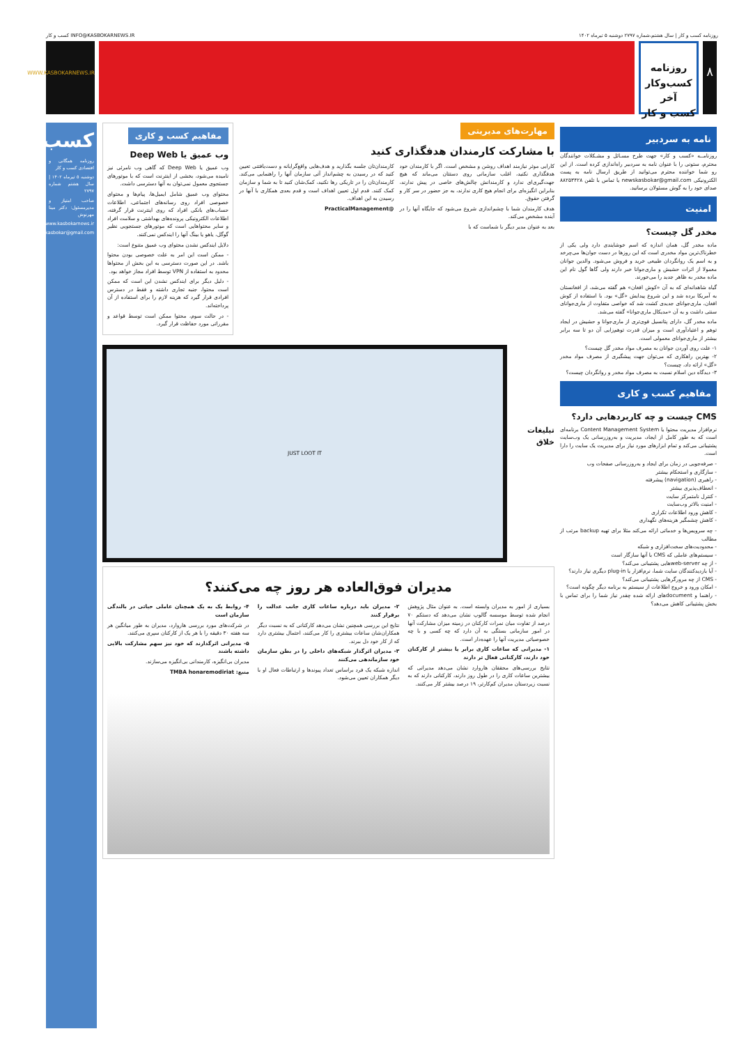روزنامه کسب و کار | سال هشتم،شماره ۲۷۹۷ دوشنبه ۵ تیرماه ۱۴۰۲ INFO@KASBOKARNEWS.IR کسب و کار
۸
روزنامه کسب‌وکار
آخر
کسب و کار
WWW.KASBOKARNEWS.IR
نامه به سردبیر
روزنامــه «کسب و کار» جهت طرح مسـائل و مشـکلات خوانندگان محترم، ستونی را با عنوان نامه به سردبیر راه‌اندازی کرده است. از این رو شما خواننده محترم می‌توانید از طریق ارسال نامه به پست الکترونیکی newskasbokar@gmail.com یا تماس با تلفن ۸۸۲۵۳۴۲۸ صدای خود را به گوش مسئولان برسانید.
امنیت
مخدر گل چیست؟
ماده مخدر گل، همان اندازه که اسم خوشایندی دارد ولی یکی از خطرناک‌ترین مواد مخدری است که این روزها در دست جوان‌ها می‌چرخد و به اسم یک روانگردان طبیعی خرید و فروش می‌شود. والدین جوانان معمولا از اثرات حشیش و ماری‌جوانا خبر دارند ولی گاها گول نام این ماده مخدر به ظاهر جدید را می‌خورند.
گیاه شاهدانه‌ای که به آن «کوش افغان» هم گفته می‌شد، از افغانستان به آمریکا برده شد و این شروع پیدایش «گل» بود. با استفاده از کوش افغان، ماری‌جوانای جدیدی کشت شد که خواصی متفاوت از ماری‌جوانای سنتی داشت و به آن «مدیکال ماری‌جوانا» گفته می‌شد.
ماده مخدر گل، دارای پتانسیل قوی‌تری از ماری‌جوانا و حشیش در ایجاد توهم و اعتیادآوری است و میزان قدرت توهم‌زایی آن دو تا سه برابر بیشتر از ماری‌جوانای معمولی است.
۱- علت روی آوردن جوانان به مصرف مواد مخدر گل چیست؟
۲- بهترین راهکاری که می‌توان جهت پیشگیری از مصرف مواد مخدر «گل» ارائه داد، چیست؟
۳- دیدگاه دین اسلام نسبت به مصرف مواد مخدر و روانگردان چیست؟
مفاهیم کسب و کاری
CMS چیست و چه کاربردهایی دارد؟
نرم‌افزار مدیریت محتوا یا Content Management System برنامه‌ای است که به طور کامل از ایجاد، مدیریت و به‌روزرسانی یک وب‌سایت پشتیبانی می‌کند و تمام ابزارهای مورد نیاز برای مدیریت یک سایت را دارا است.
- صرفه‌جویی در زمان برای ایجاد و به‌روزرسانی صفحات وب
- سازگاری و استحکام بیشتر
- راهبری (navigation) پیشرفته
- انعطاف‌پذیری بیشتر
- کنترل نامتمرکز سایت
- امنیت بالاتر وب‌سایت
- کاهش ورود اطلاعات تکراری
- کاهش چشمگیر هزینه‌های نگهداری
- چه سرویس‌ها و خدماتی ارائه می‌کند مثلا برای تهیه backup مرتب از مطالب
- محدودیت‌های سخت‌افزاری و شبکه
- سیستم‌های عاملی که CMS با آنها سازگار است
- از چه web-serverهایی پشتیبانی می‌کند؟
- آیا بازدیدکنندگان سایت شما، نرم‌افزار یا plug-in دیگری نیاز دارند؟
- CMS از چه مرورگرهایی پشتیبانی می‌کند؟
- امکان ورود و خروج اطلاعات از سیستم به برنامه دیگر چگونه است؟
- راهنما و documentهای ارائه شده چقدر نیاز شما را برای تماس با بخش پشتیبانی کاهش می‌دهد؟
مهارت‌های مدیریتی
با مشارکت کارمندان هدفگذاری کنید
کارایی موثر نیازمند اهداف روشن و مشخص است. اگر با کارمندان خود هدفگذاری نکنید، اغلب سازمانی روی دستتان می‌ماند که هیچ جهت‌گیری‌ای ندارد و کارمندانش چالش‌های خاصی در پیش ندارند، بنابراین انگیزه‌ای برای انجام هیچ کاری ندارند، به جز حضور در سر کار و گرفتن حقوق.
هدف کارمندان شما با چشم‌اندازی شروع می‌شود که جایگاه آنها را در آینده مشخص می‌کند.
بعد به عنوان مدیر دیگر با شماست که با
کارمندان‌تان جلسه بگذارید و هدف‌هایی واقع‌گرایانه و دست‌یافتنی تعیین کنید که در رسیدن به چشم‌انداز آتی سازمان آنها را راهنمایی می‌کند. کارمندان‌تان را در تاریکی رها نکنید، کمک‌شان کنید تا به شما و سازمان کمک کنند. قدم اول تعیین اهداف است و قدم بعدی همکاری با آنها در رسیدن به این اهداف.
@PracticalManagement
مفاهیم کسب و کاری
وب عمیق یا Deep Web
وب عمیق یا Deep Web که گاهی وب نامرئی نیز نامیده می‌شود، بخشی از اینترنت است که با موتورهای جستجوی معمول نمی‌توان به آنها دسترسی داشت.
محتوای وب عمیق شامل ایمیل‌ها، پیام‌ها و محتوای خصوصی افراد روی رسانه‌های اجتماعی، اطلاعات حساب‌های بانکی افراد که روی اینترنت قرار گرفته، اطلاعات الکترونیکی پرونده‌های بهداشتی و سلامت افراد و سایر محتواهایی است که موتورهای جستجویی نظیر گوگل، یاهو یا بینگ آنها را ایندکس نمی‌کنند.
دلایل ایندکس نشدن محتوای وب عمیق متنوع است:
- ممکن است این امر به علت خصوصی بودن محتوا باشد. در این صورت دسترسی به این بخش از محتواها محدود به استفاده از VPN توسط افراد مجاز خواهد بود.
- دلیل دیگر برای ایندکس نشدن این است که ممکن است محتوا، جنبه تجاری داشته و فقط در دسترس افرادی قرار گیرد که هزینه لازم را برای استفاده از آن پرداخته‌اند.
- در حالت سوم، محتوا ممکن است توسط قواعد و مقرراتی مورد حفاظت قرار گیرد.
تبلیغات خلاق
JUST LOOT IT
مدیران فوق‌العاده هر روز چه می‌کنند؟
بسیاری از امور به مدیران وابسته است. به عنوان مثال پژوهش انجام شده توسط موسسه گالوپ نشان می‌دهد که دستکم ۷۰ درصد از تفاوت میان نمرات کارکنان در زمینه میزان مشارکت آنها در امور سازمانی بستگی به آن دارد که چه کسی و با چه خصوصیاتی مدیریت آنها را عهده‌دار است.
۱- مدیرانی که ساعات کاری برابر یا بیشتر از کارکنان خود دارند، کارکنانی فعال تر دارند
نتایج بررسی‌های محققان هاروارد نشان می‌دهد مدیرانی که بیشترین ساعات کاری را در طول روز دارند، کارکنانی دارند که به نسبت زیردستان مدیران کم‌کارتر، ۱۹ درصد بیشتر کار می‌کنند.
۲- مدیران باید درباره ساعات کاری جانب عدالت را برقرار کنند
نتایج این بررسی همچنین نشان می‌دهد کارکنانی که به نسبت دیگر همکاران‌شان ساعات بیشتری را کار می‌کنند، احتمال بیشتری دارد که از کار خود دل ببرند.
۳- مدیران اثرگذار شبکه‌های داخلی را در بطن سازمان خود سازماندهی می‌کنند
اندازه شبکه یک فرد براساس تعداد پیوندها و ارتباطات فعال او با دیگر همکاران تعیین می‌شود.
۴- روابط یک به یک همچنان عاملی حیاتی در بالندگی سازمان است
در شرکت‌های مورد بررسی هاروارد، مدیران به طور میانگین هر سه هفته ۳۰ دقیقه را با هر یک از کارکنان سپری می‌کنند.
۵- مدیرانی اثرگذارند که خود نیز سهم مشارکت بالایی داشته باشند
مدیران بی‌انگیزه، کارمندانی بی‌انگیزه می‌سازند.
منبع: TMBA honaremodiriat
کسب‌وکار
روزنامه همگانی و اقتصادی کسب و کار
دوشنبه ۵ تیرماه ۱۴۰۲ | سال هشتم شماره ۲۷۹۷
صاحب امتیاز و مدیرمسئول: دکتر مینا مهرنوش
www.kasbokarnews.ir
newskasbokar@gmail.com